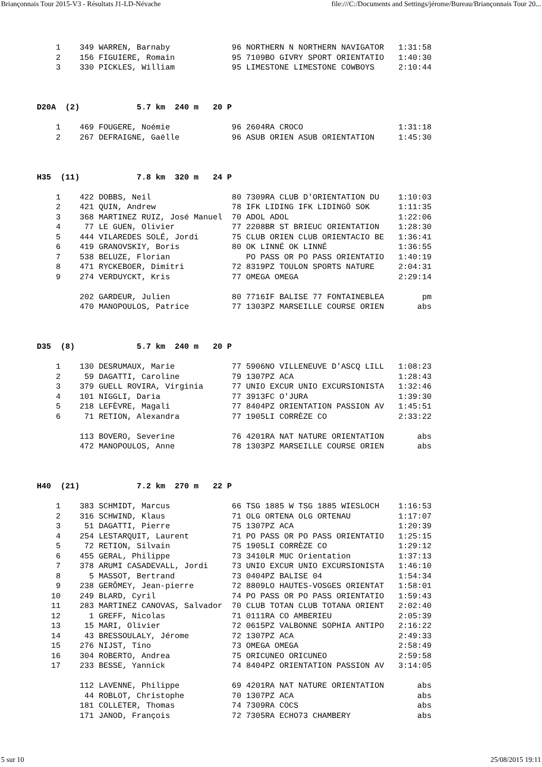Briançonnais Tour 2015-V3 - Résultats J1-LD-Névache file:///C:/Documents and Settings/jérome/Bureau/Briançonnais Tour 20...
    1    349 WARREN, Barnaby             96 NORTHERN N NORTHERN NAVIGATOR   1:31:58
    2    156 FIGUIERE, Romain            95 7109BO GIVRY SPORT ORIENTATIO   1:40:30
    3    330 PICKLES, William            95 LIMESTONE LIMESTONE COWBOYS     2:10:44



D20A  (2)            5.7 km  240 m   20 P

    1    469 FOUGERE, Noémie             96 2604RA CROCO                    1:31:18
    2    267 DEFRAIGNE, Gaëlle           96 ASUB ORIEN ASUB ORIENTATION     1:45:30



H35  (11)            7.8 km  320 m   24 P

    1    422 DOBBS, Neil                 80 7309RA CLUB D'ORIENTATION DU    1:10:03
    2    421 QUIN, Andrew                78 IFK LIDING IFK LIDINGÖ SOK      1:11:35
    3    368 MARTINEZ RUIZ, José Manuel  70 ADOL ADOL                       1:22:06
    4     77 LE GUEN, Olivier            77 2208BR ST BRIEUC ORIENTATION    1:28:30
    5    444 VILAREDES SOLÉ, Jordi       75 CLUB ORIEN CLUB ORIENTACIO BE   1:36:41
    6    419 GRANOVSKIY, Boris           80 OK LINNÉ OK LINNÉ               1:36:55
    7    538 BELUZE, Florian                PO PASS OR PO PASS ORIENTATIO   1:40:19
    8    471 RYCKEBOER, Dimitri          72 8319PZ TOULON SPORTS NATURE     2:04:31
    9    274 VERDUYCKT, Kris             77 OMEGA OMEGA                     2:29:14

         202 GARDEUR, Julien             80 7716IF BALISE 77 FONTAINEBLEA        pm
         470 MANOPOULOS, Patrice         77 1303PZ MARSEILLE COURSE ORIEN       abs



D35  (8)             5.7 km  240 m   20 P

    1    130 DESRUMAUX, Marie            77 5906NO VILLENEUVE D'ASCQ LILL   1:08:23
    2     59 DAGATTI, Caroline           79 1307PZ ACA                      1:28:43
    3    379 GUELL ROVIRA, Virginia      77 UNIO EXCUR UNIO EXCURSIONISTA   1:32:46
    4    101 NIGGLI, Daria               77 3913FC O'JURA                   1:39:30
    5    218 LEFÈVRE, Magali             77 8404PZ ORIENTATION PASSION AV   1:45:51
    6     71 RETION, Alexandra           77 1905LI CORRÈZE CO               2:33:22

         113 BOVERO, Severine            76 4201RA NAT NATURE ORIENTATION       abs
         472 MANOPOULOS, Anne            78 1303PZ MARSEILLE COURSE ORIEN       abs



H40  (21)            7.2 km  270 m   22 P

    1    383 SCHMIDT, Marcus             66 TSG 1885 W TSG 1885 WIESLOCH    1:16:53
    2    316 SCHWIND, Klaus              71 OLG ORTENA OLG ORTENAU          1:17:07
    3     51 DAGATTI, Pierre             75 1307PZ ACA                      1:20:39
    4    254 LESTARQUIT, Laurent         71 PO PASS OR PO PASS ORIENTATIO   1:25:15
    5     72 RETION, Silvain             75 1905LI CORRÈZE CO               1:29:12
    6    455 GERAL, Philippe             73 3410LR MUC Orientation          1:37:13
    7    378 ARUMI CASADEVALL, Jordi     73 UNIO EXCUR UNIO EXCURSIONISTA   1:46:10
    8      5 MASSOT, Bertrand            73 0404PZ BALISE 04                1:54:34
    9    238 GERÔMEY, Jean-pierre        72 8809LO HAUTES-VOSGES ORIENTAT   1:58:01
   10    249 BLARD, Cyril                74 PO PASS OR PO PASS ORIENTATIO   1:59:43
   11    283 MARTINEZ CANOVAS, Salvador  70 CLUB TOTAN CLUB TOTANA ORIENT   2:02:40
   12      1 GREFF, Nicolas              71 0111RA CO AMBERIEU              2:05:39
   13     15 MARI, Olivier               72 0615PZ VALBONNE SOPHIA ANTIPO   2:16:22
   14     43 BRESSOULALY, Jérome         72 1307PZ ACA                      2:49:33
   15    276 NIJST, Tino                 73 OMEGA OMEGA                     2:58:49
   16    304 ROBERTO, Andrea             75 ORICUNEO ORICUNEO               2:59:58
   17    233 BESSE, Yannick              74 8404PZ ORIENTATION PASSION AV   3:14:05

         112 LAVENNE, Philippe           69 4201RA NAT NATURE ORIENTATION       abs
          44 ROBLOT, Christophe          70 1307PZ ACA                          abs
         181 COLLETER, Thomas            74 7309RA COCS                         abs
         171 JANOD, François             72 7305RA ECHO73 CHAMBERY              abs
5 sur 10 25/08/2015 19:11